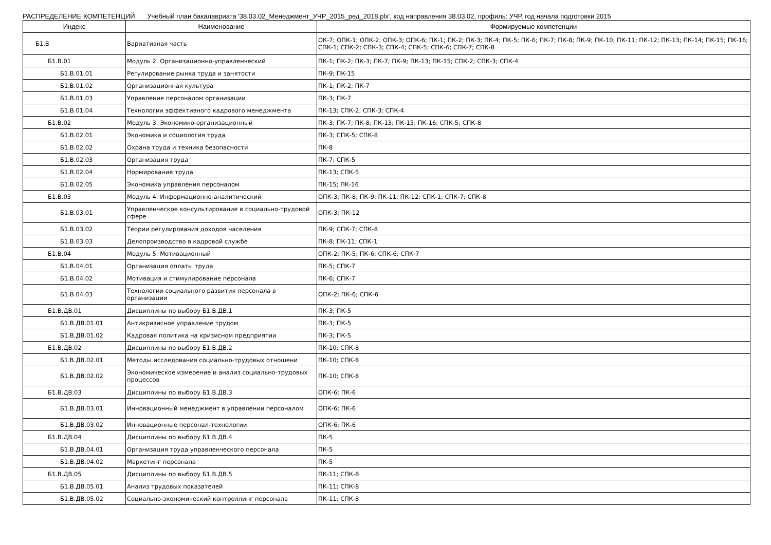РАСПРЕДЕЛЕНИЕ КОМПЕТЕНЦИЙ Учебный план бакалавриата '38.03.02_Менеджмент_УЧР_2015_ред_2018.plx', код направления 38.03.02, профиль: УЧР, год начала подготовки 2015
| Индекс | Наименование | Формируемые компетенции |
| --- | --- | --- |
| Б1.В | Вариативная часть | ОК-7; ОПК-1; ОПК-2; ОПК-3; ОПК-6; ПК-1; ПК-2; ПК-3; ПК-4; ПК-5; ПК-6; ПК-7; ПК-8; ПК-9; ПК-10; ПК-11; ПК-12; ПК-13; ПК-14; ПК-15; ПК-16; СПК-1; СПК-2; СПК-3; СПК-4; СПК-5; СПК-6; СПК-7; СПК-8 |
| Б1.В.01 | Модуль 2. Организационно-управленческий | ПК-1; ПК-2; ПК-3; ПК-7; ПК-9; ПК-13; ПК-15; СПК-2; СПК-3; СПК-4 |
| Б1.В.01.01 | Регулирование рынка труда и занятости | ПК-9; ПК-15 |
| Б1.В.01.02 | Организационная культура | ПК-1; ПК-2; ПК-7 |
| Б1.В.01.03 | Управление персоналом организации | ПК-3; ПК-7 |
| Б1.В.01.04 | Технологии эффективного кадрового менеджмента | ПК-13; СПК-2; СПК-3; СПК-4 |
| Б1.В.02 | Модуль 3. Экономико-организационный | ПК-3; ПК-7; ПК-8; ПК-13; ПК-15; ПК-16; СПК-5; СПК-8 |
| Б1.В.02.01 | Экономика и социология труда | ПК-3; СПК-5; СПК-8 |
| Б1.В.02.02 | Охрана труда и техника безопасности | ПК-8 |
| Б1.В.02.03 | Организация труда | ПК-7; СПК-5 |
| Б1.В.02.04 | Нормирование труда | ПК-13; СПК-5 |
| Б1.В.02.05 | Экономика управления персоналом | ПК-15; ПК-16 |
| Б1.В.03 | Модуль 4. Информационно-аналитический | ОПК-3; ПК-8; ПК-9; ПК-11; ПК-12; СПК-1; СПК-7; СПК-8 |
| Б1.В.03.01 | Управленческое консультирование в социально-трудовой сфере | ОПК-3; ПК-12 |
| Б1.В.03.02 | Теории регулирования доходов населения | ПК-9; СПК-7; СПК-8 |
| Б1.В.03.03 | Делопроизводство в кадровой службе | ПК-8; ПК-11; СПК-1 |
| Б1.В.04 | Модуль 5. Мотивационный | ОПК-2; ПК-5; ПК-6; СПК-6; СПК-7 |
| Б1.В.04.01 | Организация оплаты труда | ПК-5; СПК-7 |
| Б1.В.04.02 | Мотивация и стимулирование персонала | ПК-6; СПК-7 |
| Б1.В.04.03 | Технологии социального развития персонала в организации | ОПК-2; ПК-6; СПК-6 |
| Б1.В.ДВ.01 | Дисциплины по выбору Б1.В.ДВ.1 | ПК-3; ПК-5 |
| Б1.В.ДВ.01.01 | Антикризисное управление трудом | ПК-3; ПК-5 |
| Б1.В.ДВ.01.02 | Кадровая политика на кризисном предприятии | ПК-3; ПК-5 |
| Б1.В.ДВ.02 | Дисциплины по выбору Б1.В.ДВ.2 | ПК-10; СПК-8 |
| Б1.В.ДВ.02.01 | Методы исследования социально-трудовых отношени | ПК-10; СПК-8 |
| Б1.В.ДВ.02.02 | Экономическое измерение и анализ социально-трудовых процессов | ПК-10; СПК-8 |
| Б1.В.ДВ.03 | Дисциплины по выбору Б1.В.ДВ.3 | ОПК-6; ПК-6 |
| Б1.В.ДВ.03.01 | Инновационный менеджмент в управлении персоналом | ОПК-6; ПК-6 |
| Б1.В.ДВ.03.02 | Инновационные персонал-технологии | ОПК-6; ПК-6 |
| Б1.В.ДВ.04 | Дисциплины по выбору Б1.В.ДВ.4 | ПК-5 |
| Б1.В.ДВ.04.01 | Организация труда управленческого персонала | ПК-5 |
| Б1.В.ДВ.04.02 | Маркетинг персонала | ПК-5 |
| Б1.В.ДВ.05 | Дисциплины по выбору Б1.В.ДВ.5 | ПК-11; СПК-8 |
| Б1.В.ДВ.05.01 | Анализ трудовых показателей | ПК-11; СПК-8 |
| Б1.В.ДВ.05.02 | Социально-экономический контроллинг персонала | ПК-11; СПК-8 |